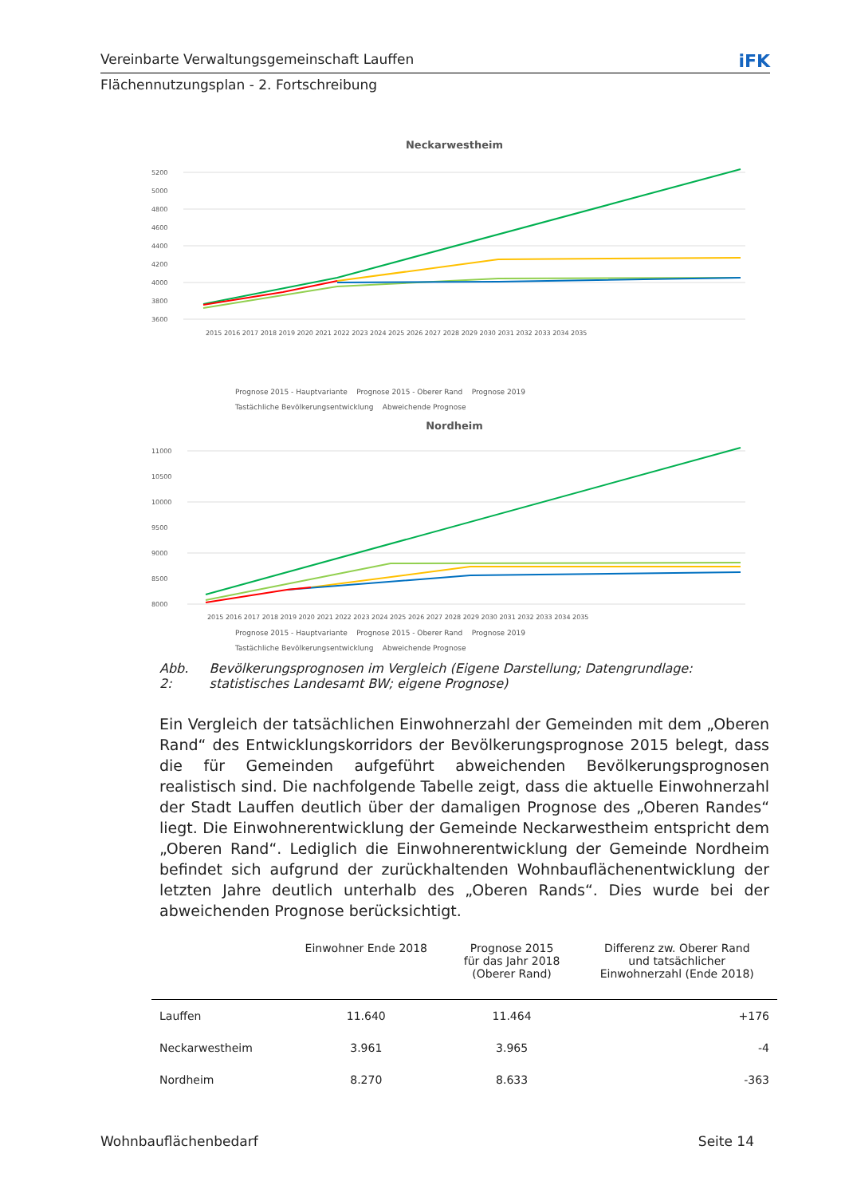Vereinbarte Verwaltungsgemeinschaft Lauffen iFK
Flächennutzungsplan - 2. Fortschreibung
Neckarwestheim
5200
5000
4800
4600
4400
4200
4000
3800
3600
2015 2016 2017 2018 2019 2020 2021 2022 2023 2024 2025 2026 2027 2028 2029 2030 2031 2032 2033 2034 2035
.
Prognose 2015 - Hauptvariante Prognose 2015 - Oberer Rand Prognose 2019
Tastächliche Bevölkerungsentwicklung Abweichende Prognose
Nordheim
11000
10500
10000
9500
9000
8500
8000
2015 2016 2017 2018 2019 2020 2021 2022 2023 2024 2025 2026 2027 2028 2029 2030 2031 2032 2033 2034 2035
Prognose 2015 - Hauptvariante Prognose 2015 - Oberer Rand Prognose 2019
Tastächliche Bevölkerungsentwicklung Abweichende Prognose
Abb. 2: Bevölkerungsprognosen im Vergleich (Eigene Darstellung; Datengrundlage: statistisches Landesamt BW; eigene Prognose)
Ein Vergleich der tatsächlichen Einwohnerzahl der Gemeinden mit dem „Oberen Rand“ des Entwicklungskorridors der Bevölkerungsprognose 2015 belegt, dass die für Gemeinden aufgeführt abweichenden Bevölkerungsprognosen realistisch sind. Die nachfolgende Tabelle zeigt, dass die aktuelle Einwohnerzahl der Stadt Lauffen deutlich über der damaligen Prognose des „Oberen Randes“ liegt. Die Einwohnerentwicklung der Gemeinde Neckarwestheim entspricht dem „Oberen Rand“. Lediglich die Einwohnerentwicklung der Gemeinde Nordheim befindet sich aufgrund der zurückhaltenden Wohnbauflächenentwicklung der letzten Jahre deutlich unterhalb des „Oberen Rands“. Dies wurde bei der abweichenden Prognose berücksichtigt.
| | Einwohner Ende 2018 | Prognose 2015 für das Jahr 2018 (Oberer Rand) | Differenz zw. Oberer Rand und tatsächlicher Einwohnerzahl (Ende 2018) |
| --- | --- | --- | --- |
| Lauffen | 11.640 | 11.464 | +176 |
| Neckarwestheim | 3.961 | 3.965 | -4 |
| Nordheim | 8.270 | 8.633 | -363 |
Wohnbauflächenbedarf Seite 14